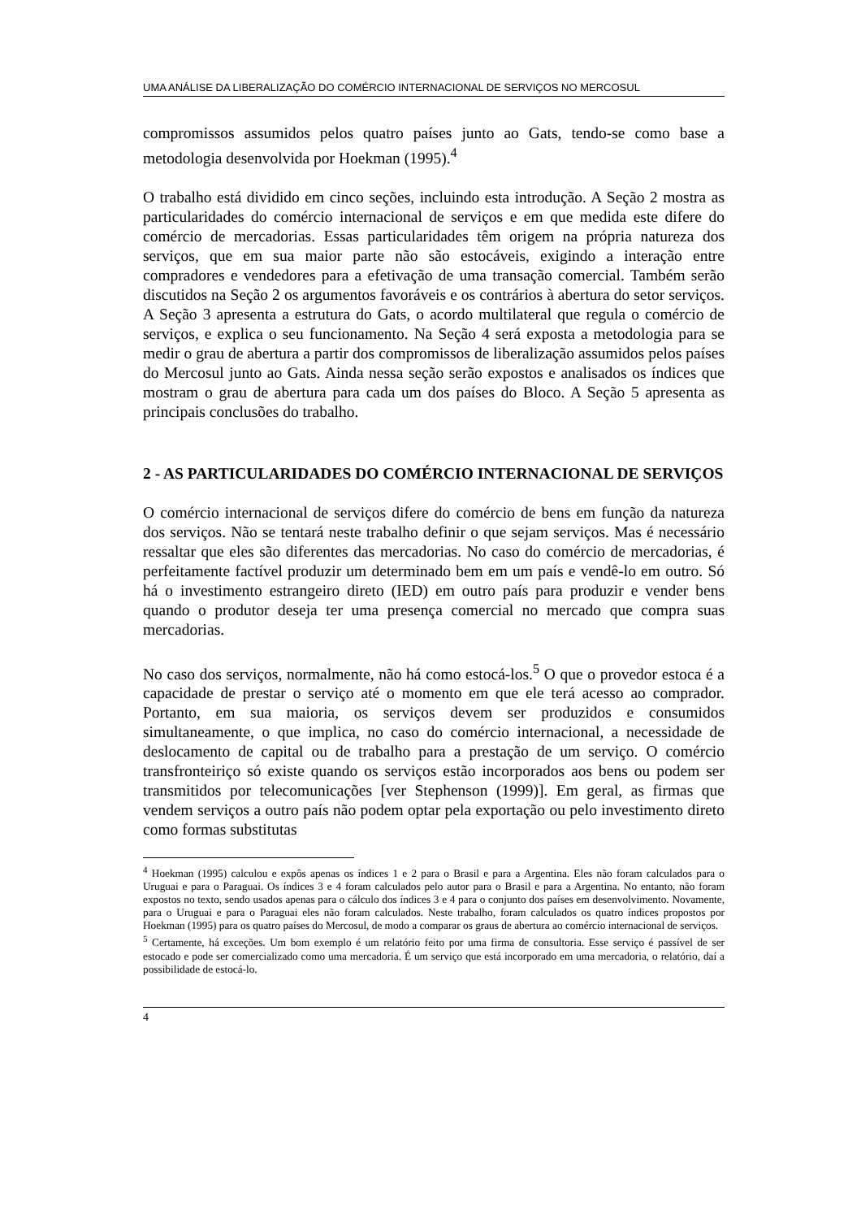UMA ANÁLISE DA LIBERALIZAÇÃO DO COMÉRCIO INTERNACIONAL DE SERVIÇOS NO MERCOSUL
compromissos assumidos pelos quatro países junto ao Gats, tendo-se como base a metodologia desenvolvida por Hoekman (1995).<sup>4</sup>
O trabalho está dividido em cinco seções, incluindo esta introdução. A Seção 2 mostra as particularidades do comércio internacional de serviços e em que medida este difere do comércio de mercadorias. Essas particularidades têm origem na própria natureza dos serviços, que em sua maior parte não são estocáveis, exigindo a interação entre compradores e vendedores para a efetivação de uma transação comercial. Também serão discutidos na Seção 2 os argumentos favoráveis e os contrários à abertura do setor serviços. A Seção 3 apresenta a estrutura do Gats, o acordo multilateral que regula o comércio de serviços, e explica o seu funcionamento. Na Seção 4 será exposta a metodologia para se medir o grau de abertura a partir dos compromissos de liberalização assumidos pelos países do Mercosul junto ao Gats. Ainda nessa seção serão expostos e analisados os índices que mostram o grau de abertura para cada um dos países do Bloco. A Seção 5 apresenta as principais conclusões do trabalho.
2 - AS PARTICULARIDADES DO COMÉRCIO INTERNACIONAL DE SERVIÇOS
O comércio internacional de serviços difere do comércio de bens em função da natureza dos serviços. Não se tentará neste trabalho definir o que sejam serviços. Mas é necessário ressaltar que eles são diferentes das mercadorias. No caso do comércio de mercadorias, é perfeitamente factível produzir um determinado bem em um país e vendê-lo em outro. Só há o investimento estrangeiro direto (IED) em outro país para produzir e vender bens quando o produtor deseja ter uma presença comercial no mercado que compra suas mercadorias.
No caso dos serviços, normalmente, não há como estocá-los.<sup>5</sup> O que o provedor estoca é a capacidade de prestar o serviço até o momento em que ele terá acesso ao comprador. Portanto, em sua maioria, os serviços devem ser produzidos e consumidos simultaneamente, o que implica, no caso do comércio internacional, a necessidade de deslocamento de capital ou de trabalho para a prestação de um serviço. O comércio transfronteiriço só existe quando os serviços estão incorporados aos bens ou podem ser transmitidos por telecomunicações [ver Stephenson (1999)]. Em geral, as firmas que vendem serviços a outro país não podem optar pela exportação ou pelo investimento direto como formas substitutas
<sup>4</sup> Hoekman (1995) calculou e expôs apenas os índices 1 e 2 para o Brasil e para a Argentina. Eles não foram calculados para o Uruguai e para o Paraguai. Os índices 3 e 4 foram calculados pelo autor para o Brasil e para a Argentina. No entanto, não foram expostos no texto, sendo usados apenas para o cálculo dos índices 3 e 4 para o conjunto dos países em desenvolvimento. Novamente, para o Uruguai e para o Paraguai eles não foram calculados. Neste trabalho, foram calculados os quatro índices propostos por Hoekman (1995) para os quatro países do Mercosul, de modo a comparar os graus de abertura ao comércio internacional de serviços.
<sup>5</sup> Certamente, há exceções. Um bom exemplo é um relatório feito por uma firma de consultoria. Esse serviço é passível de ser estocado e pode ser comercializado como uma mercadoria. É um serviço que está incorporado em uma mercadoria, o relatório, daí a possibilidade de estocá-lo.
4